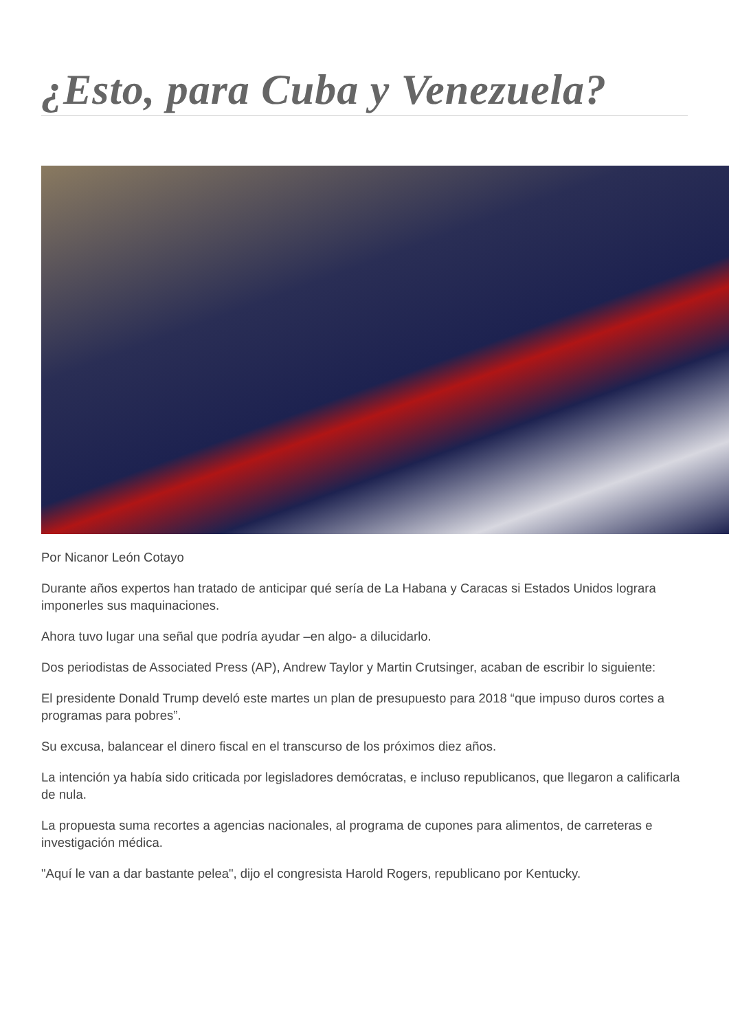¿Esto, para Cuba y Venezuela?
Por Nicanor León Cotayo
Durante años expertos han tratado de anticipar qué sería de La Habana y Caracas si Estados Unidos lograra imponerles sus maquinaciones.
Ahora tuvo lugar una señal que podría ayudar –en algo- a dilucidarlo.
Dos periodistas de Associated Press (AP), Andrew Taylor y Martin Crutsinger, acaban de escribir lo siguiente:
El presidente Donald Trump develó este martes un plan de presupuesto para 2018 “que impuso duros cortes a programas para pobres”.
Su excusa, balancear el dinero fiscal en el transcurso de los próximos diez años.
La intención ya había sido criticada por legisladores demócratas, e incluso republicanos, que llegaron a calificarla de nula.
La propuesta suma recortes a agencias nacionales, al programa de cupones para alimentos, de carreteras e investigación médica.
"Aquí le van a dar bastante pelea", dijo el congresista Harold Rogers, republicano por Kentucky.